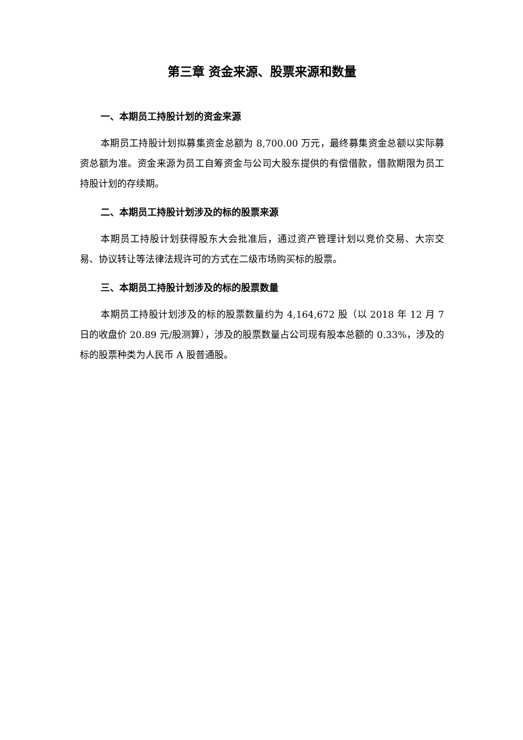第三章 资金来源、股票来源和数量
一、本期员工持股计划的资金来源
本期员工持股计划拟募集资金总额为 8,700.00 万元，最终募集资金总额以实际募资总额为准。资金来源为员工自筹资金与公司大股东提供的有偿借款，借款期限为员工持股计划的存续期。
二、本期员工持股计划涉及的标的股票来源
本期员工持股计划获得股东大会批准后，通过资产管理计划以竞价交易、大宗交易、协议转让等法律法规许可的方式在二级市场购买标的股票。
三、本期员工持股计划涉及的标的股票数量
本期员工持股计划涉及的标的股票数量约为 4,164,672 股（以 2018 年 12 月 7 日的收盘价 20.89 元/股测算），涉及的股票数量占公司现有股本总额的 0.33%，涉及的标的股票种类为人民币 A 股普通股。